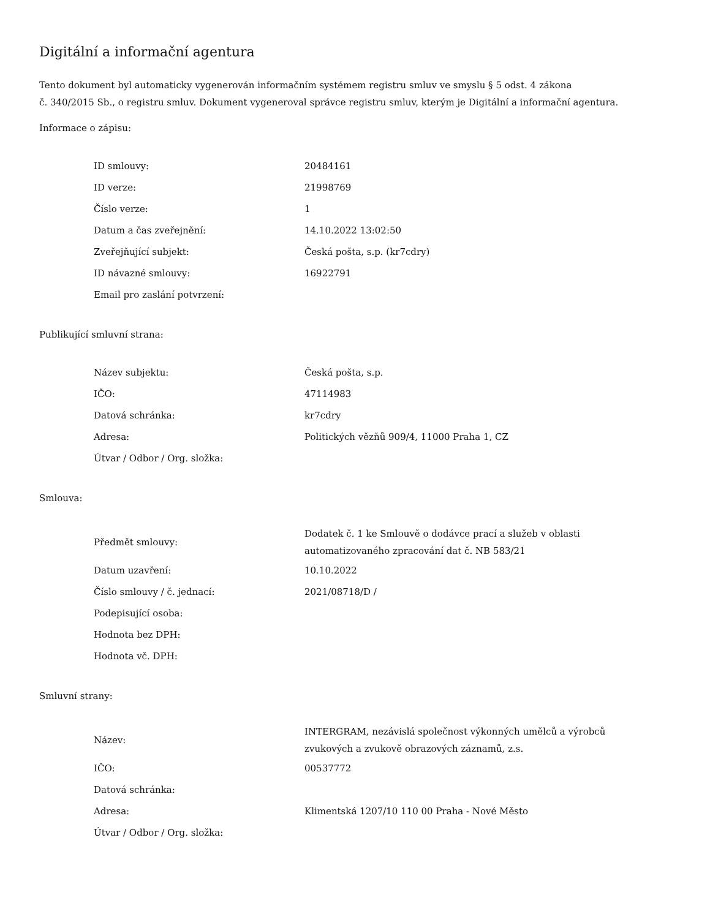Digitální a informační agentura
Tento dokument byl automaticky vygenerován informačním systémem registru smluv ve smyslu § 5 odst. 4 zákona
č. 340/2015 Sb., o registru smluv. Dokument vygeneroval správce registru smluv, kterým je Digitální a informační agentura.
Informace o zápisu:
| ID smlouvy: | 20484161 |
| ID verze: | 21998769 |
| Číslo verze: | 1 |
| Datum a čas zveřejnění: | 14.10.2022 13:02:50 |
| Zveřejňující subjekt: | Česká pošta, s.p. (kr7cdry) |
| ID návazné smlouvy: | 16922791 |
| Email pro zaslání potvrzení: | |
Publikující smluvní strana:
| Název subjektu: | Česká pošta, s.p. |
| IČO: | 47114983 |
| Datová schránka: | kr7cdry |
| Adresa: | Politických vězňů 909/4, 11000 Praha 1, CZ |
| Útvar / Odbor / Org. složka: | |
Smlouva:
| Předmět smlouvy: | Dodatek č. 1 ke Smlouvě o dodávce prací a služeb v oblasti automatizovaného zpracování dat č. NB 583/21 |
| Datum uzavření: | 10.10.2022 |
| Číslo smlouvy / č. jednací: | 2021/08718/D / |
| Podepisující osoba: | |
| Hodnota bez DPH: | |
| Hodnota vč. DPH: | |
Smluvní strany:
| Název: | INTERGRAM, nezávislá společnost výkonných umělců a výrobců zvukových a zvukově obrazových záznamů, z.s. |
| IČO: | 00537772 |
| Datová schránka: | |
| Adresa: | Klimentská 1207/10 110 00 Praha - Nové Město |
| Útvar / Odbor / Org. složka: | |